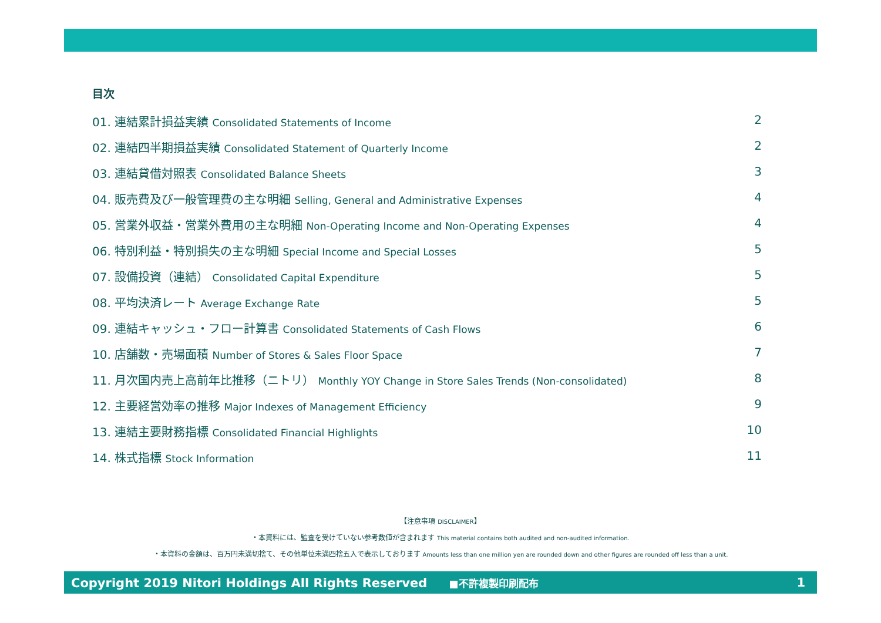目次
01. 連結累計損益実績 Consolidated Statements of Income
2
02. 連結四半期損益実績 Consolidated Statement of Quarterly Income
2
03. 連結貸借対照表 Consolidated Balance Sheets
3
04. 販売費及び一般管理費の主な明細 Selling, General and Administrative Expenses
4
05. 営業外収益・営業外費用の主な明細 Non-Operating Income and Non-Operating Expenses
4
06. 特別利益・特別損失の主な明細 Special Income and Special Losses
5
07. 設備投資（連結） Consolidated Capital Expenditure
5
08. 平均決済レート Average Exchange Rate
5
09. 連結キャッシュ・フロー計算書 Consolidated Statements of Cash Flows
6
10. 店舗数・売場面積 Number of Stores & Sales Floor Space
7
11. 月次国内売上高前年比推移（ニトリ） Monthly YOY Change in Store Sales Trends (Non-consolidated)
8
12. 主要経営効率の推移 Major Indexes of Management Efficiency
9
13. 連結主要財務指標 Consolidated Financial Highlights
10
14. 株式指標 Stock Information
11
【注意事項 DISCLAIMER】
・本資料には、監査を受けていない参考数値が含まれます This material contains both audited and non-audited information.
・本資料の金額は、百万円未満切捨て、その他単位未満四捨五入で表示しております Amounts less than one million yen are rounded down and other figures are rounded off less than a unit.
Copyright 2019 Nitori Holdings All Rights Reserved ■不許複製印刷配布
1